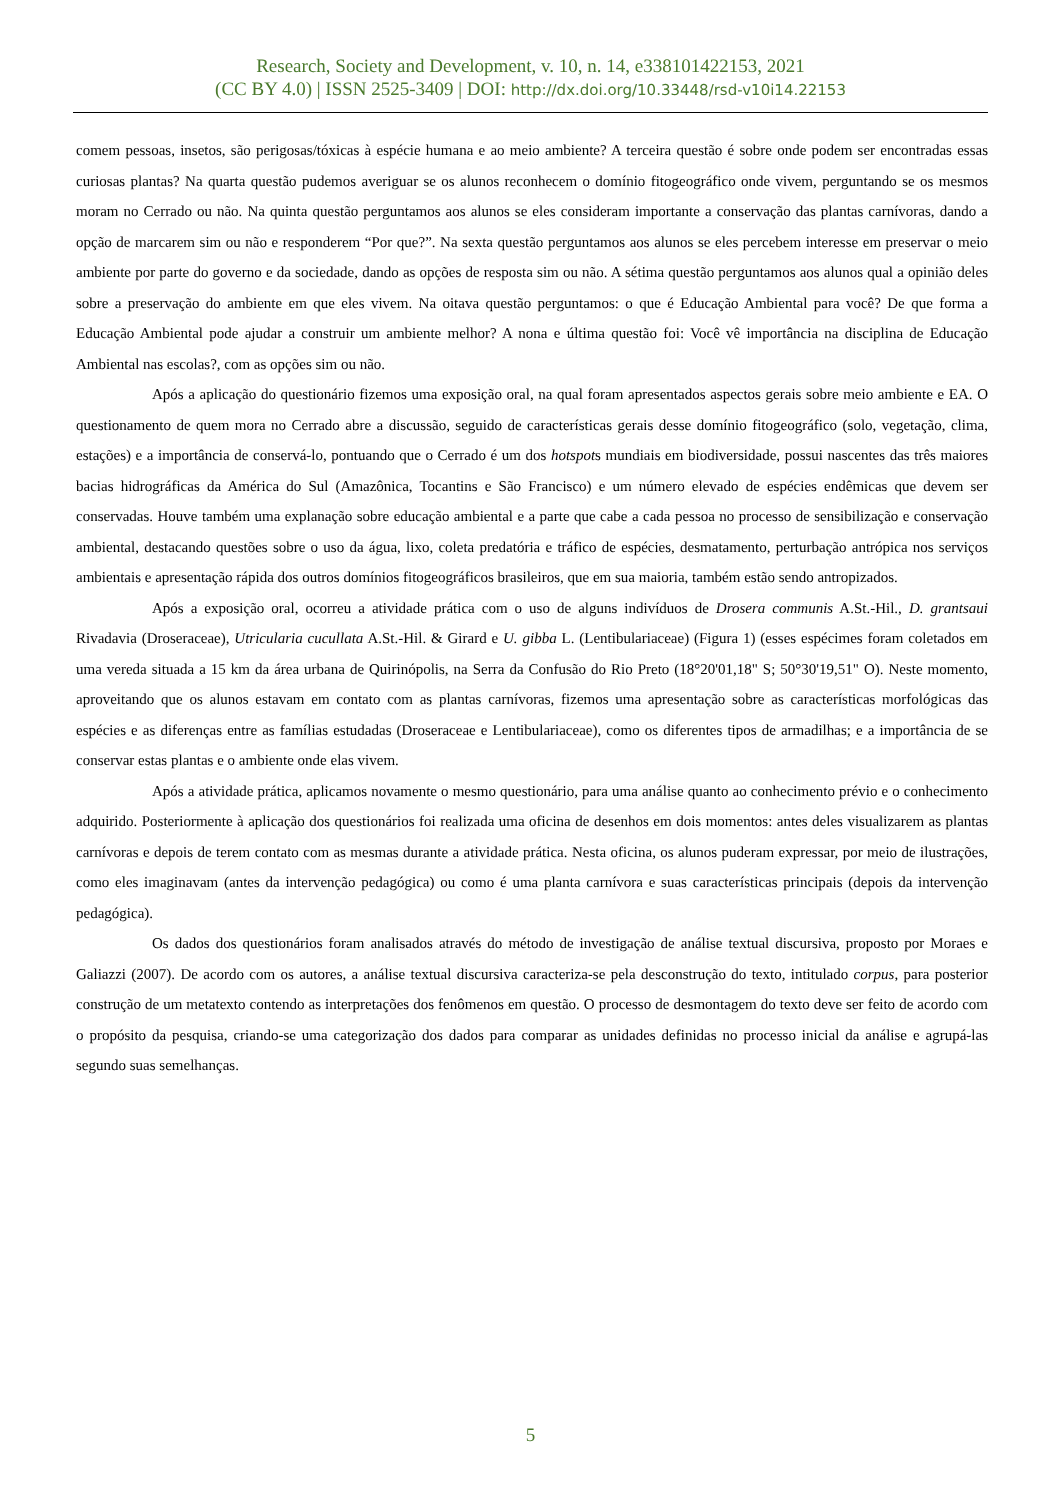Research, Society and Development, v. 10, n. 14, e338101422153, 2021
(CC BY 4.0) | ISSN 2525-3409 | DOI: http://dx.doi.org/10.33448/rsd-v10i14.22153
comem pessoas, insetos, são perigosas/tóxicas à espécie humana e ao meio ambiente? A terceira questão é sobre onde podem ser encontradas essas curiosas plantas? Na quarta questão pudemos averiguar se os alunos reconhecem o domínio fitogeográfico onde vivem, perguntando se os mesmos moram no Cerrado ou não. Na quinta questão perguntamos aos alunos se eles consideram importante a conservação das plantas carnívoras, dando a opção de marcarem sim ou não e responderem “Por que?”. Na sexta questão perguntamos aos alunos se eles percebem interesse em preservar o meio ambiente por parte do governo e da sociedade, dando as opções de resposta sim ou não. A sétima questão perguntamos aos alunos qual a opinião deles sobre a preservação do ambiente em que eles vivem. Na oitava questão perguntamos: o que é Educação Ambiental para você? De que forma a Educação Ambiental pode ajudar a construir um ambiente melhor? A nona e última questão foi: Você vê importância na disciplina de Educação Ambiental nas escolas?, com as opções sim ou não.
Após a aplicação do questionário fizemos uma exposição oral, na qual foram apresentados aspectos gerais sobre meio ambiente e EA. O questionamento de quem mora no Cerrado abre a discussão, seguido de características gerais desse domínio fitogeográfico (solo, vegetação, clima, estações) e a importância de conservá-lo, pontuando que o Cerrado é um dos hotspots mundiais em biodiversidade, possui nascentes das três maiores bacias hidrográficas da América do Sul (Amazônica, Tocantins e São Francisco) e um número elevado de espécies endêmicas que devem ser conservadas. Houve também uma explanação sobre educação ambiental e a parte que cabe a cada pessoa no processo de sensibilização e conservação ambiental, destacando questões sobre o uso da água, lixo, coleta predatória e tráfico de espécies, desmatamento, perturbação antrópica nos serviços ambientais e apresentação rápida dos outros domínios fitogeográficos brasileiros, que em sua maioria, também estão sendo antropizados.
Após a exposição oral, ocorreu a atividade prática com o uso de alguns indivíduos de Drosera communis A.St.-Hil., D. grantsaui Rivadavia (Droseraceae), Utricularia cucullata A.St.-Hil. & Girard e U. gibba L. (Lentibulariaceae) (Figura 1) (esses espécimes foram coletados em uma vereda situada a 15 km da área urbana de Quirinópolis, na Serra da Confusão do Rio Preto (18°20'01,18" S; 50°30'19,51" O). Neste momento, aproveitando que os alunos estavam em contato com as plantas carnívoras, fizemos uma apresentação sobre as características morfológicas das espécies e as diferenças entre as famílias estudadas (Droseraceae e Lentibulariaceae), como os diferentes tipos de armadilhas; e a importância de se conservar estas plantas e o ambiente onde elas vivem.
Após a atividade prática, aplicamos novamente o mesmo questionário, para uma análise quanto ao conhecimento prévio e o conhecimento adquirido. Posteriormente à aplicação dos questionários foi realizada uma oficina de desenhos em dois momentos: antes deles visualizarem as plantas carnívoras e depois de terem contato com as mesmas durante a atividade prática. Nesta oficina, os alunos puderam expressar, por meio de ilustrações, como eles imaginavam (antes da intervenção pedagógica) ou como é uma planta carnívora e suas características principais (depois da intervenção pedagógica).
Os dados dos questionários foram analisados através do método de investigação de análise textual discursiva, proposto por Moraes e Galiazzi (2007). De acordo com os autores, a análise textual discursiva caracteriza-se pela desconstrução do texto, intitulado corpus, para posterior construção de um metatexto contendo as interpretações dos fenômenos em questão. O processo de desmontagem do texto deve ser feito de acordo com o propósito da pesquisa, criando-se uma categorização dos dados para comparar as unidades definidas no processo inicial da análise e agrupá-las segundo suas semelhanças.
5